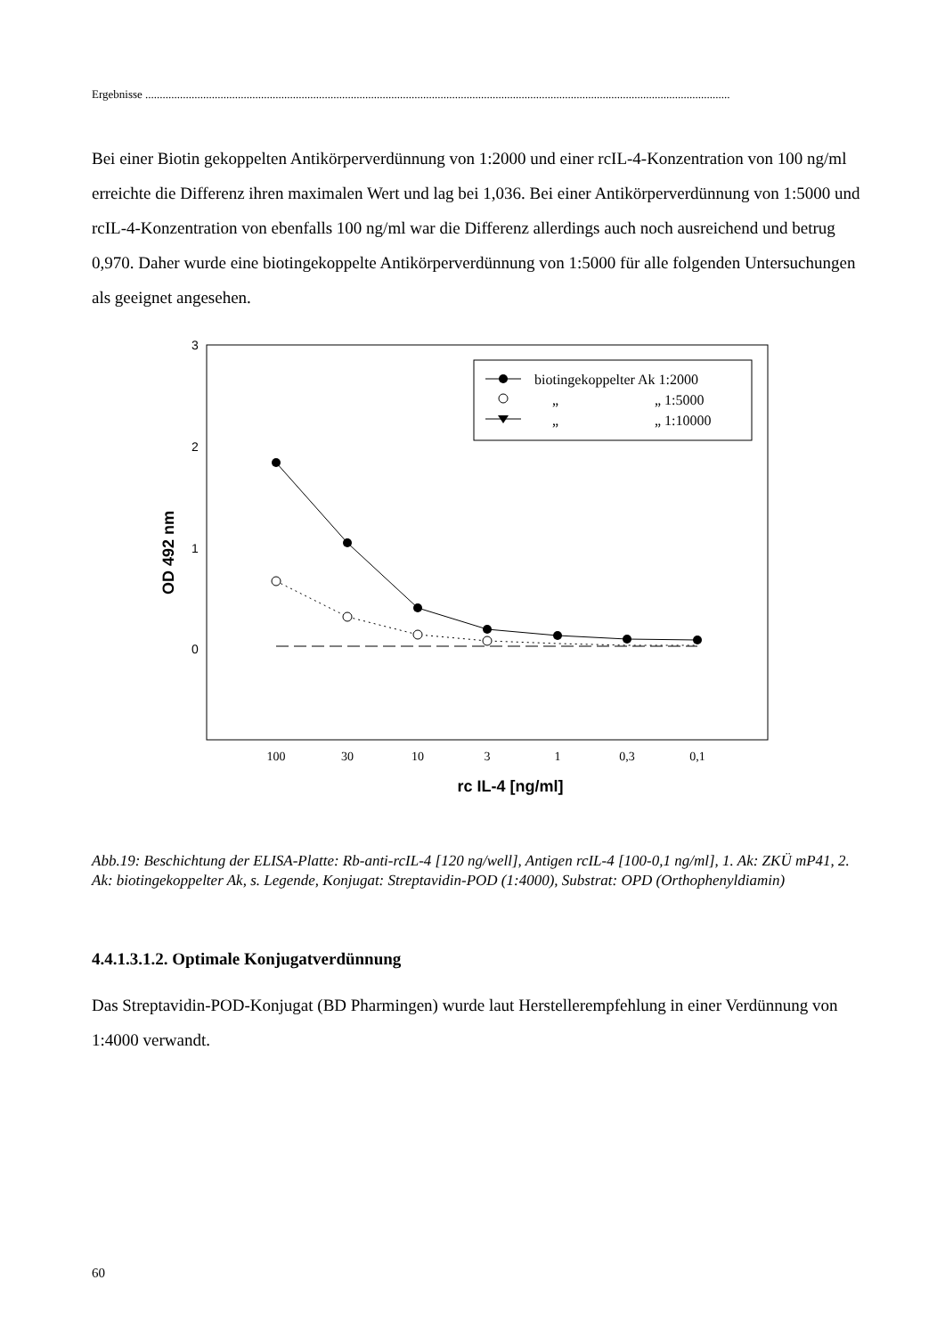Ergebnisse ..........................................................................................................................................................................................................
Bei einer Biotin gekoppelten Antikörperverdünnung von 1:2000 und einer rcIL-4-Konzentration von 100 ng/ml erreichte die Differenz ihren maximalen Wert und lag bei 1,036. Bei einer Antikörperverdünnung von 1:5000 und rcIL-4-Konzentration von ebenfalls 100 ng/ml war die Differenz allerdings auch noch ausreichend und betrug 0,970. Daher wurde eine biotingekoppelte Antikörperverdünnung von 1:5000 für alle folgenden Untersuchungen als geeignet angesehen.
3
2
1
0
OD 492 nm
rc IL-4 [ng/ml]
100
30
10
3
1
0,3
0,1
biotingekoppelter Ak 1:2000
„
„ 1:5000
„
„ 1:10000
Abb.19: Beschichtung der ELISA-Platte: Rb-anti-rcIL-4 [120 ng/well], Antigen rcIL-4 [100-0,1 ng/ml], 1. Ak: ZKÜ mP41, 2. Ak: biotingekoppelter Ak, s. Legende, Konjugat: Streptavidin-POD (1:4000), Substrat: OPD (Orthophenyldiamin)
4.4.1.3.1.2. Optimale Konjugatverdünnung
Das Streptavidin-POD-Konjugat (BD Pharmingen) wurde laut Herstellerempfehlung in einer Verdünnung von 1:4000 verwandt.
60